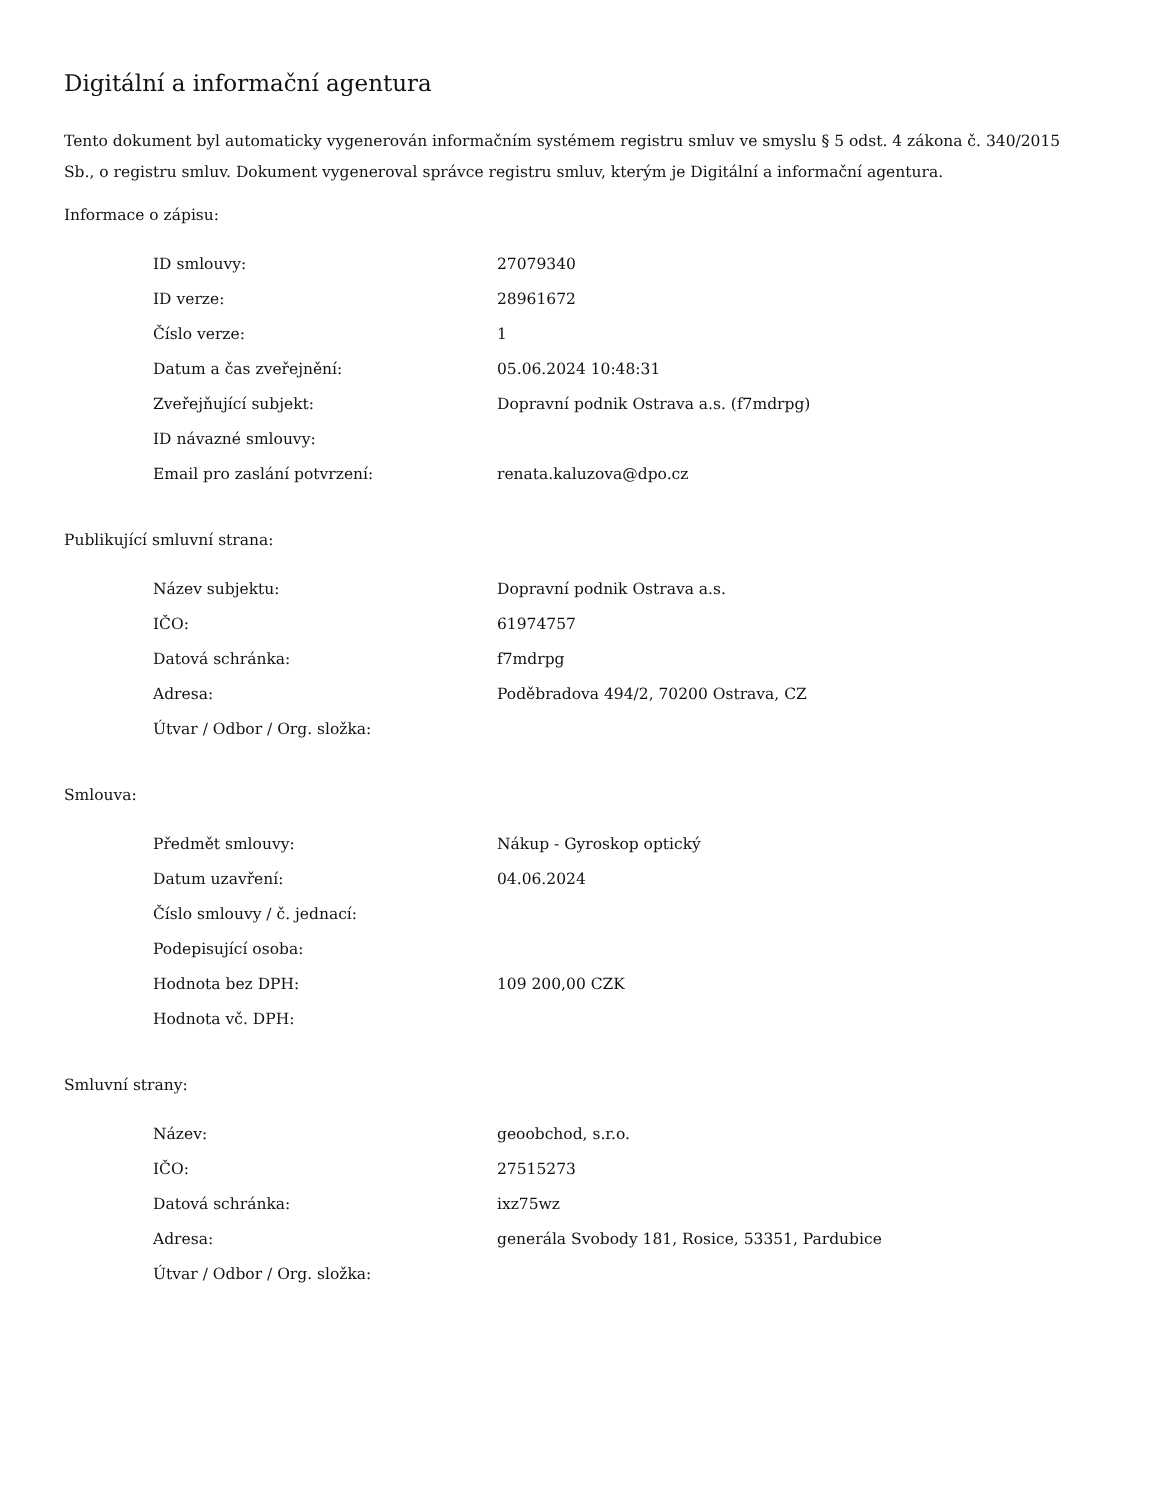Digitální a informační agentura
Tento dokument byl automaticky vygenerován informačním systémem registru smluv ve smyslu § 5 odst. 4 zákona č. 340/2015 Sb., o registru smluv. Dokument vygeneroval správce registru smluv, kterým je Digitální a informační agentura.
Informace o zápisu:
| ID smlouvy: | 27079340 |
| ID verze: | 28961672 |
| Číslo verze: | 1 |
| Datum a čas zveřejnění: | 05.06.2024 10:48:31 |
| Zveřejňující subjekt: | Dopravní podnik Ostrava a.s. (f7mdrpg) |
| ID návazné smlouvy: | |
| Email pro zaslání potvrzení: | renata.kaluzova@dpo.cz |
Publikující smluvní strana:
| Název subjektu: | Dopravní podnik Ostrava a.s. |
| IČO: | 61974757 |
| Datová schránka: | f7mdrpg |
| Adresa: | Poděbradova 494/2, 70200 Ostrava, CZ |
| Útvar / Odbor / Org. složka: | |
Smlouva:
| Předmět smlouvy: | Nákup - Gyroskop optický |
| Datum uzavření: | 04.06.2024 |
| Číslo smlouvy / č. jednací: | |
| Podepisující osoba: | |
| Hodnota bez DPH: | 109 200,00 CZK |
| Hodnota vč. DPH: | |
Smluvní strany:
| Název: | geoobchod, s.r.o. |
| IČO: | 27515273 |
| Datová schránka: | ixz75wz |
| Adresa: | generála Svobody 181, Rosice, 53351, Pardubice |
| Útvar / Odbor / Org. složka: | |